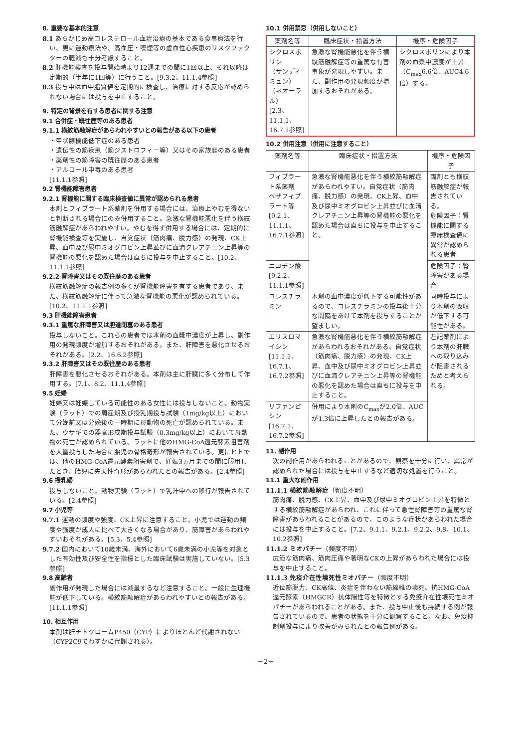8. 重要な基本的注意
8.1 あらかじめ高コレステロール血症治療の基本である食事療法を行い、更に運動療法や、高血圧・喫煙等の虚血性心疾患のリスクファクターの軽減も十分考慮すること。
8.2 肝機能検査を投与開始時より12週までの間に1回以上、それ以降は定期的（半年に1回等）に行うこと。[9.3.2、11.1.4参照]
8.3 投与中は血中脂質値を定期的に検査し、治療に対する反応が認められない場合には投与を中止すること。
9. 特定の背景を有する患者に関する注意
9.1 合併症・既往歴等のある患者
9.1.1 横紋筋融解症があらわれやすいとの報告がある以下の患者
・甲状腺機能低下症のある患者
・遺伝性の筋疾患（筋ジストロフィー等）又はその家族歴のある患者
・薬剤性の筋障害の既往歴のある患者
・アルコール中毒のある患者
[11.1.1参照]
9.2 腎機能障害患者
9.2.1 腎機能に関する臨床検査値に異常が認められる患者
本剤とフィブラート系薬剤を併用する場合には、治療上やむを得ないと判断される場合にのみ併用すること。急激な腎機能悪化を伴う横紋筋融解症があらわれやすい。やむを得ず併用する場合には、定期的に腎機能検査等を実施し、自覚症状（筋肉痛、脱力感）の発現、CK上昇、血中及び尿中ミオグロビン上昇並びに血清クレアチニン上昇等の腎機能の悪化を認めた場合は直ちに投与を中止すること。[10.2、11.1.1参照]
9.2.2 腎障害又はその既往歴のある患者
横紋筋融解症の報告例の多くが腎機能障害を有する患者であり、また、横紋筋融解症に伴って急激な腎機能の悪化が認められている。[10.2、11.1.1参照]
9.3 肝機能障害患者
9.3.1 重篤な肝障害又は胆道閉塞のある患者
投与しないこと。これらの患者では本剤の血漿中濃度が上昇し、副作用の発現頻度が増加するおそれがある。また、肝障害を悪化させるおそれがある。[2.2、16.6.2参照]
9.3.2 肝障害又はその既往歴のある患者
肝障害を悪化させるおそれがある。本剤は主に肝臓に多く分布して作用する。[7.1、8.2、11.1.4参照]
9.5 妊婦
妊婦又は妊娠している可能性のある女性には投与しないこと。動物実験（ラット）での周産期及び授乳期投与試験（1mg/kg以上）において分娩前又は分娩後の一時期に母動物の死亡が認められている。また、ウサギでの器官形成期投与試験（0.3mg/kg以上）において母動物の死亡が認められている。ラットに他のHMG-CoA還元酵素阻害剤を大量投与した場合に胎児の骨格奇形が報告されている。更にヒトでは、他のHMG-CoA還元酵素阻害剤で、妊娠3ヵ月までの間に服用したとき、胎児に先天性奇形があらわれたとの報告がある。[2.4参照]
9.6 授乳婦
投与しないこと。動物実験（ラット）で乳汁中への移行が報告されている。[2.4参照]
9.7 小児等
9.7.1 運動の頻度や強度、CK上昇に注意すること。小児では運動の頻度や強度が成人に比べて大きくなる場合があり、筋障害があらわれやすいおそれがある。[5.3、5.4参照]
9.7.2 国内において10歳未満、海外において6歳未満の小児等を対象とした有効性及び安全性を指標とした臨床試験は実施していない。[5.3参照]
9.8 高齢者
副作用が発現した場合には減量するなど注意すること。一般に生理機能が低下している。横紋筋融解症があらわれやすいとの報告がある。[11.1.1参照]
10. 相互作用
本剤は肝チトクロームP450（CYP）によりほとんど代謝されない（CYP2C9でわずかに代謝される）。
10.1 併用禁忌（併用しないこと）
| 薬剤名等 | 臨床症状・措置方法 | 機序・危険因子 |
| --- | --- | --- |
| シクロスポリン （サンディミュン） （ネオーラル） [2.3、11.1.1、16.7.1参照] | 急激な腎機能悪化を伴う横紋筋融解症等の重篤な有害事象が発現しやすい。また、副作用の発現頻度が増加するおそれがある。 | シクロスポリンにより本剤の血漿中濃度が上昇（C<sub>max</sub>6.6倍、AUC4.6倍）する。 |
10.2 併用注意（併用に注意すること）
| 薬剤名等 | 臨床症状・措置方法 | 機序・危険因子 |
| --- | --- | --- |
| フィブラート系薬剤 ベザフィブラート等 [9.2.1、11.1.1、16.7.1参照] | 急激な腎機能悪化を伴う横紋筋融解症があらわれやすい。自覚症状（筋肉痛、脱力感）の発現、CK上昇、血中及び尿中ミオグロビン上昇並びに血清クレアチニン上昇等の腎機能の悪化を認めた場合は直ちに投与を中止すること。 | 両剤とも横紋筋融解症が報告されている。 危険因子：腎機能に関する臨床検査値に異常が認められる患者 |
| ニコチン酸 [9.2.2、11.1.1参照] | | 危険因子：腎障害がある場合 |
| コレスチラミン | 本剤の血中濃度が低下する可能性があるので、コレスチラミンの投与後十分な間隔をあけて本剤を投与することが望ましい。 | 同時投与により本剤の吸収が低下する可能性がある。 |
| エリスロマイシン [11.1.1、16.7.1、16.7.2参照] | 急激な腎機能悪化を伴う横紋筋融解症があらわれるおそれがある。自覚症状（筋肉痛、脱力感）の発現、CK上昇、血中及び尿中ミオグロビン上昇並びに血清クレアチニン上昇等の腎機能の悪化を認めた場合は直ちに投与を中止すること。 | 左記薬剤により本剤の肝臓への取り込みが阻害されるためと考えられる。 |
| リファンピシン [16.7.1、16.7.2参照] | 併用により本剤のC<sub>max</sub>が2.0倍、AUCが1.3倍に上昇したとの報告がある。 | |
11. 副作用
次の副作用があらわれることがあるので、観察を十分に行い、異常が認められた場合には投与を中止するなど適切な処置を行うこと。
11.1 重大な副作用
11.1.1 横紋筋融解症（頻度不明）
筋肉痛、脱力感、CK上昇、血中及び尿中ミオグロビン上昇を特徴とする横紋筋融解症があらわれ、これに伴って急性腎障害等の重篤な腎障害があらわれることがあるので、このような症状があらわれた場合には投与を中止すること。[7.2、9.1.1、9.2.1、9.2.2、9.8、10.1、10.2参照]
11.1.2 ミオパチー（頻度不明）
広範な筋肉痛、筋肉圧痛や著明なCKの上昇があらわれた場合には投与を中止すること。
11.1.3 免疫介在性壊死性ミオパチー（頻度不明）
近位筋脱力、CK高値、炎症を伴わない筋線維の壊死、抗HMG-CoA還元酵素（HMGCR）抗体陽性等を特徴とする免疫介在性壊死性ミオパチーがあらわれることがある。また、投与中止後も持続する例が報告されているので、患者の状態を十分に観察すること。なお、免疫抑制剤投与により改善がみられたとの報告例がある。
－2－